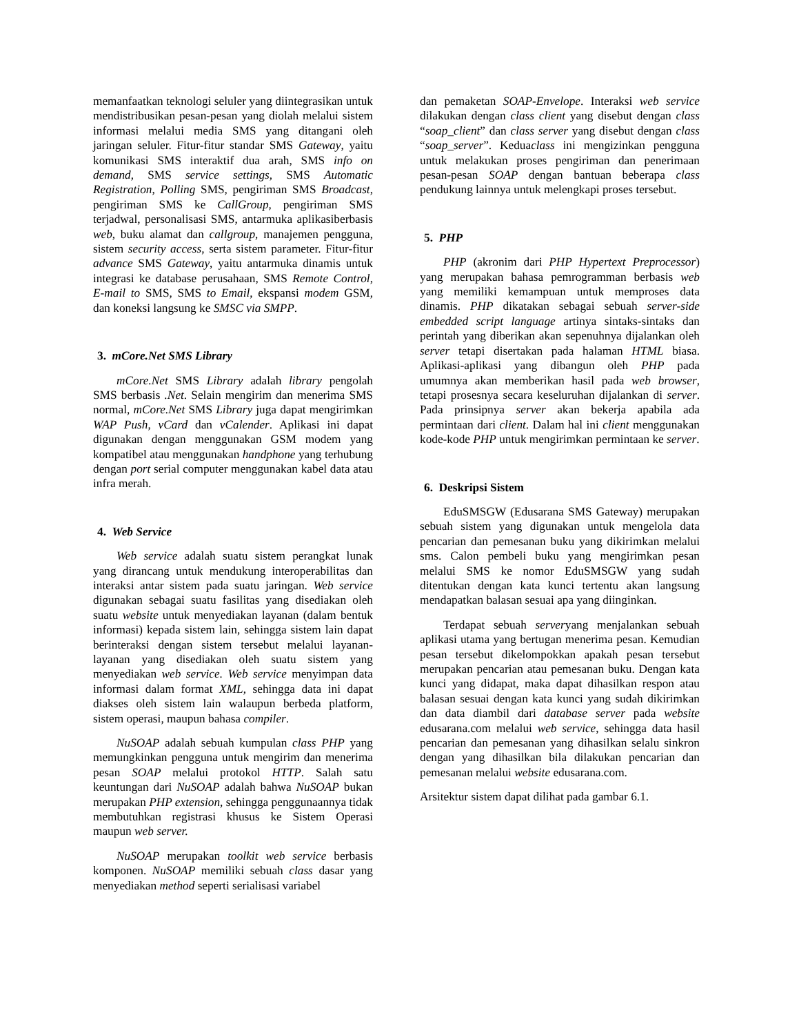memanfaatkan teknologi seluler yang diintegrasikan untuk mendistribusikan pesan-pesan yang diolah melalui sistem informasi melalui media SMS yang ditangani oleh jaringan seluler. Fitur-fitur standar SMS Gateway, yaitu komunikasi SMS interaktif dua arah, SMS info on demand, SMS service settings, SMS Automatic Registration, Polling SMS, pengiriman SMS Broadcast, pengiriman SMS ke CallGroup, pengiriman SMS terjadwal, personalisasi SMS, antarmuka aplikasiberbasis web, buku alamat dan callgroup, manajemen pengguna, sistem security access, serta sistem parameter. Fitur-fitur advance SMS Gateway, yaitu antarmuka dinamis untuk integrasi ke database perusahaan, SMS Remote Control, E-mail to SMS, SMS to Email, ekspansi modem GSM, dan koneksi langsung ke SMSC via SMPP.
3. mCore.Net SMS Library
mCore.Net SMS Library adalah library pengolah SMS berbasis .Net. Selain mengirim dan menerima SMS normal, mCore.Net SMS Library juga dapat mengirimkan WAP Push, vCard dan vCalender. Aplikasi ini dapat digunakan dengan menggunakan GSM modem yang kompatibel atau menggunakan handphone yang terhubung dengan port serial computer menggunakan kabel data atau infra merah.
4. Web Service
Web service adalah suatu sistem perangkat lunak yang dirancang untuk mendukung interoperabilitas dan interaksi antar sistem pada suatu jaringan. Web service digunakan sebagai suatu fasilitas yang disediakan oleh suatu website untuk menyediakan layanan (dalam bentuk informasi) kepada sistem lain, sehingga sistem lain dapat berinteraksi dengan sistem tersebut melalui layanan-layanan yang disediakan oleh suatu sistem yang menyediakan web service. Web service menyimpan data informasi dalam format XML, sehingga data ini dapat diakses oleh sistem lain walaupun berbeda platform, sistem operasi, maupun bahasa compiler.
NuSOAP adalah sebuah kumpulan class PHP yang memungkinkan pengguna untuk mengirim dan menerima pesan SOAP melalui protokol HTTP. Salah satu keuntungan dari NuSOAP adalah bahwa NuSOAP bukan merupakan PHP extension, sehingga penggunaannya tidak membutuhkan registrasi khusus ke Sistem Operasi maupun web server.
NuSOAP merupakan toolkit web service berbasis komponen. NuSOAP memiliki sebuah class dasar yang menyediakan method seperti serialisasi variabel
dan pemaketan SOAP-Envelope. Interaksi web service dilakukan dengan class client yang disebut dengan class “soap_client” dan class server yang disebut dengan class “soap_server”. Keduaclass ini mengizinkan pengguna untuk melakukan proses pengiriman dan penerimaan pesan-pesan SOAP dengan bantuan beberapa class pendukung lainnya untuk melengkapi proses tersebut.
5. PHP
PHP (akronim dari PHP Hypertext Preprocessor) yang merupakan bahasa pemrogramman berbasis web yang memiliki kemampuan untuk memproses data dinamis. PHP dikatakan sebagai sebuah server-side embedded script language artinya sintaks-sintaks dan perintah yang diberikan akan sepenuhnya dijalankan oleh server tetapi disertakan pada halaman HTML biasa. Aplikasi-aplikasi yang dibangun oleh PHP pada umumnya akan memberikan hasil pada web browser, tetapi prosesnya secara keseluruhan dijalankan di server. Pada prinsipnya server akan bekerja apabila ada permintaan dari client. Dalam hal ini client menggunakan kode-kode PHP untuk mengirimkan permintaan ke server.
6. Deskripsi Sistem
EduSMSGW (Edusarana SMS Gateway) merupakan sebuah sistem yang digunakan untuk mengelola data pencarian dan pemesanan buku yang dikirimkan melalui sms. Calon pembeli buku yang mengirimkan pesan melalui SMS ke nomor EduSMSGW yang sudah ditentukan dengan kata kunci tertentu akan langsung mendapatkan balasan sesuai apa yang diinginkan.
Terdapat sebuah serveryang menjalankan sebuah aplikasi utama yang bertugan menerima pesan. Kemudian pesan tersebut dikelompokkan apakah pesan tersebut merupakan pencarian atau pemesanan buku. Dengan kata kunci yang didapat, maka dapat dihasilkan respon atau balasan sesuai dengan kata kunci yang sudah dikirimkan dan data diambil dari database server pada website edusarana.com melalui web service, sehingga data hasil pencarian dan pemesanan yang dihasilkan selalu sinkron dengan yang dihasilkan bila dilakukan pencarian dan pemesanan melalui website edusarana.com.
Arsitektur sistem dapat dilihat pada gambar 6.1.